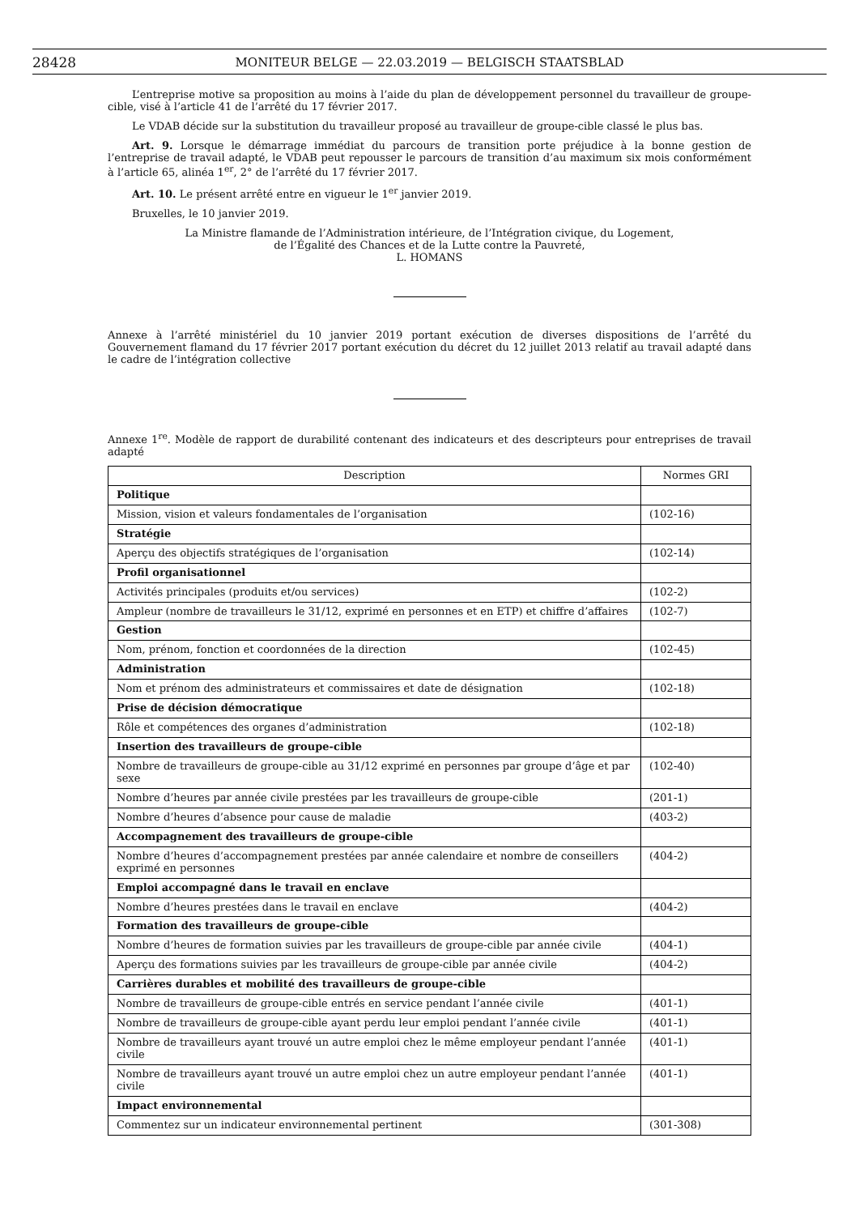28428 MONITEUR BELGE — 22.03.2019 — BELGISCH STAATSBLAD
L’entreprise motive sa proposition au moins à l’aide du plan de développement personnel du travailleur de groupe-cible, visé à l’article 41 de l’arrêté du 17 février 2017.
Le VDAB décide sur la substitution du travailleur proposé au travailleur de groupe-cible classé le plus bas.
Art. 9. Lorsque le démarrage immédiat du parcours de transition porte préjudice à la bonne gestion de l’entreprise de travail adapté, le VDAB peut repousser le parcours de transition d’au maximum six mois conformément à l’article 65, alinéa 1<sup>er</sup>, 2° de l’arrêté du 17 février 2017.
Art. 10. Le présent arrêté entre en vigueur le 1<sup>er</sup> janvier 2019.
Bruxelles, le 10 janvier 2019.
La Ministre flamande de l’Administration intérieure, de l’Intégration civique, du Logement,
de l’Égalité des Chances et de la Lutte contre la Pauvreté,
L. HOMANS
Annexe à l’arrêté ministériel du 10 janvier 2019 portant exécution de diverses dispositions de l’arrêté du Gouvernement flamand du 17 février 2017 portant exécution du décret du 12 juillet 2013 relatif au travail adapté dans le cadre de l’intégration collective
Annexe 1<sup>re</sup>. Modèle de rapport de durabilité contenant des indicateurs et des descripteurs pour entreprises de travail adapté
| Description | Normes GRI |
| --- | --- |
| Politique | |
| Mission, vision et valeurs fondamentales de l’organisation | (102-16) |
| Stratégie | |
| Aperçu des objectifs stratégiques de l’organisation | (102-14) |
| Profil organisationnel | |
| Activités principales (produits et/ou services) | (102-2) |
| Ampleur (nombre de travailleurs le 31/12, exprimé en personnes et en ETP) et chiffre d’affaires | (102-7) |
| Gestion | |
| Nom, prénom, fonction et coordonnées de la direction | (102-45) |
| Administration | |
| Nom et prénom des administrateurs et commissaires et date de désignation | (102-18) |
| Prise de décision démocratique | |
| Rôle et compétences des organes d’administration | (102-18) |
| Insertion des travailleurs de groupe-cible | |
| Nombre de travailleurs de groupe-cible au 31/12 exprimé en personnes par groupe d’âge et par sexe | (102-40) |
| Nombre d’heures par année civile prestées par les travailleurs de groupe-cible | (201-1) |
| Nombre d’heures d’absence pour cause de maladie | (403-2) |
| Accompagnement des travailleurs de groupe-cible | |
| Nombre d’heures d’accompagnement prestées par année calendaire et nombre de conseillers exprimé en personnes | (404-2) |
| Emploi accompagné dans le travail en enclave | |
| Nombre d’heures prestées dans le travail en enclave | (404-2) |
| Formation des travailleurs de groupe-cible | |
| Nombre d’heures de formation suivies par les travailleurs de groupe-cible par année civile | (404-1) |
| Aperçu des formations suivies par les travailleurs de groupe-cible par année civile | (404-2) |
| Carrières durables et mobilité des travailleurs de groupe-cible | |
| Nombre de travailleurs de groupe-cible entrés en service pendant l’année civile | (401-1) |
| Nombre de travailleurs de groupe-cible ayant perdu leur emploi pendant l’année civile | (401-1) |
| Nombre de travailleurs ayant trouvé un autre emploi chez le même employeur pendant l’année civile | (401-1) |
| Nombre de travailleurs ayant trouvé un autre emploi chez un autre employeur pendant l’année civile | (401-1) |
| Impact environnemental | |
| Commentez sur un indicateur environnemental pertinent | (301-308) |